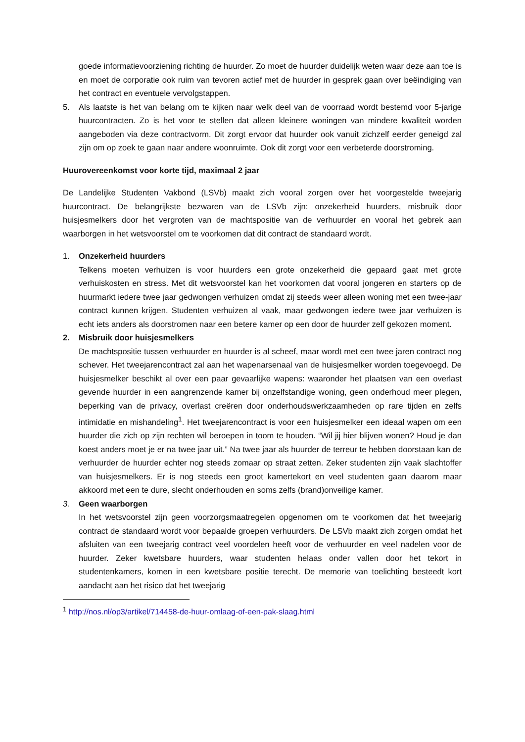goede informatievoorziening richting de huurder. Zo moet de huurder duidelijk weten waar deze aan toe is en moet de corporatie ook ruim van tevoren actief met de huurder in gesprek gaan over beëindiging van het contract en eventuele vervolgstappen.
5. Als laatste is het van belang om te kijken naar welk deel van de voorraad wordt bestemd voor 5-jarige huurcontracten. Zo is het voor te stellen dat alleen kleinere woningen van mindere kwaliteit worden aangeboden via deze contractvorm. Dit zorgt ervoor dat huurder ook vanuit zichzelf eerder geneigd zal zijn om op zoek te gaan naar andere woonruimte. Ook dit zorgt voor een verbeterde doorstroming.
Huurovereenkomst voor korte tijd, maximaal 2 jaar
De Landelijke Studenten Vakbond (LSVb) maakt zich vooral zorgen over het voorgestelde tweejarig huurcontract. De belangrijkste bezwaren van de LSVb zijn: onzekerheid huurders, misbruik door huisjesmelkers door het vergroten van de machtspositie van de verhuurder en vooral het gebrek aan waarborgen in het wetsvoorstel om te voorkomen dat dit contract de standaard wordt.
1. Onzekerheid huurders
Telkens moeten verhuizen is voor huurders een grote onzekerheid die gepaard gaat met grote verhuiskosten en stress. Met dit wetsvoorstel kan het voorkomen dat vooral jongeren en starters op de huurmarkt iedere twee jaar gedwongen verhuizen omdat zij steeds weer alleen woning met een twee-jaar contract kunnen krijgen. Studenten verhuizen al vaak, maar gedwongen iedere twee jaar verhuizen is echt iets anders als doorstromen naar een betere kamer op een door de huurder zelf gekozen moment.
2. Misbruik door huisjesmelkers
De machtspositie tussen verhuurder en huurder is al scheef, maar wordt met een twee jaren contract nog schever. Het tweejarencontract zal aan het wapenarsenaal van de huisjesmelker worden toegevoegd. De huisjesmelker beschikt al over een paar gevaarlijke wapens: waaronder het plaatsen van een overlast gevende huurder in een aangrenzende kamer bij onzelfstandige woning, geen onderhoud meer plegen, beperking van de privacy, overlast creëren door onderhoudswerkzaamheden op rare tijden en zelfs intimidatie en mishandeling<sup>1</sup>. Het tweejarencontract is voor een huisjesmelker een ideaal wapen om een huurder die zich op zijn rechten wil beroepen in toom te houden. “Wil jij hier blijven wonen? Houd je dan koest anders moet je er na twee jaar uit.” Na twee jaar als huurder de terreur te hebben doorstaan kan de verhuurder de huurder echter nog steeds zomaar op straat zetten. Zeker studenten zijn vaak slachtoffer van huisjesmelkers. Er is nog steeds een groot kamertekort en veel studenten gaan daarom maar akkoord met een te dure, slecht onderhouden en soms zelfs (brand)onveilige kamer.
3. Geen waarborgen
In het wetsvoorstel zijn geen voorzorgsmaatregelen opgenomen om te voorkomen dat het tweejarig contract de standaard wordt voor bepaalde groepen verhuurders. De LSVb maakt zich zorgen omdat het afsluiten van een tweejarig contract veel voordelen heeft voor de verhuurder en veel nadelen voor de huurder. Zeker kwetsbare huurders, waar studenten helaas onder vallen door het tekort in studentenkamers, komen in een kwetsbare positie terecht. De memorie van toelichting besteedt kort aandacht aan het risico dat het tweejarig
<sup>1</sup> http://nos.nl/op3/artikel/714458-de-huur-omlaag-of-een-pak-slaag.html